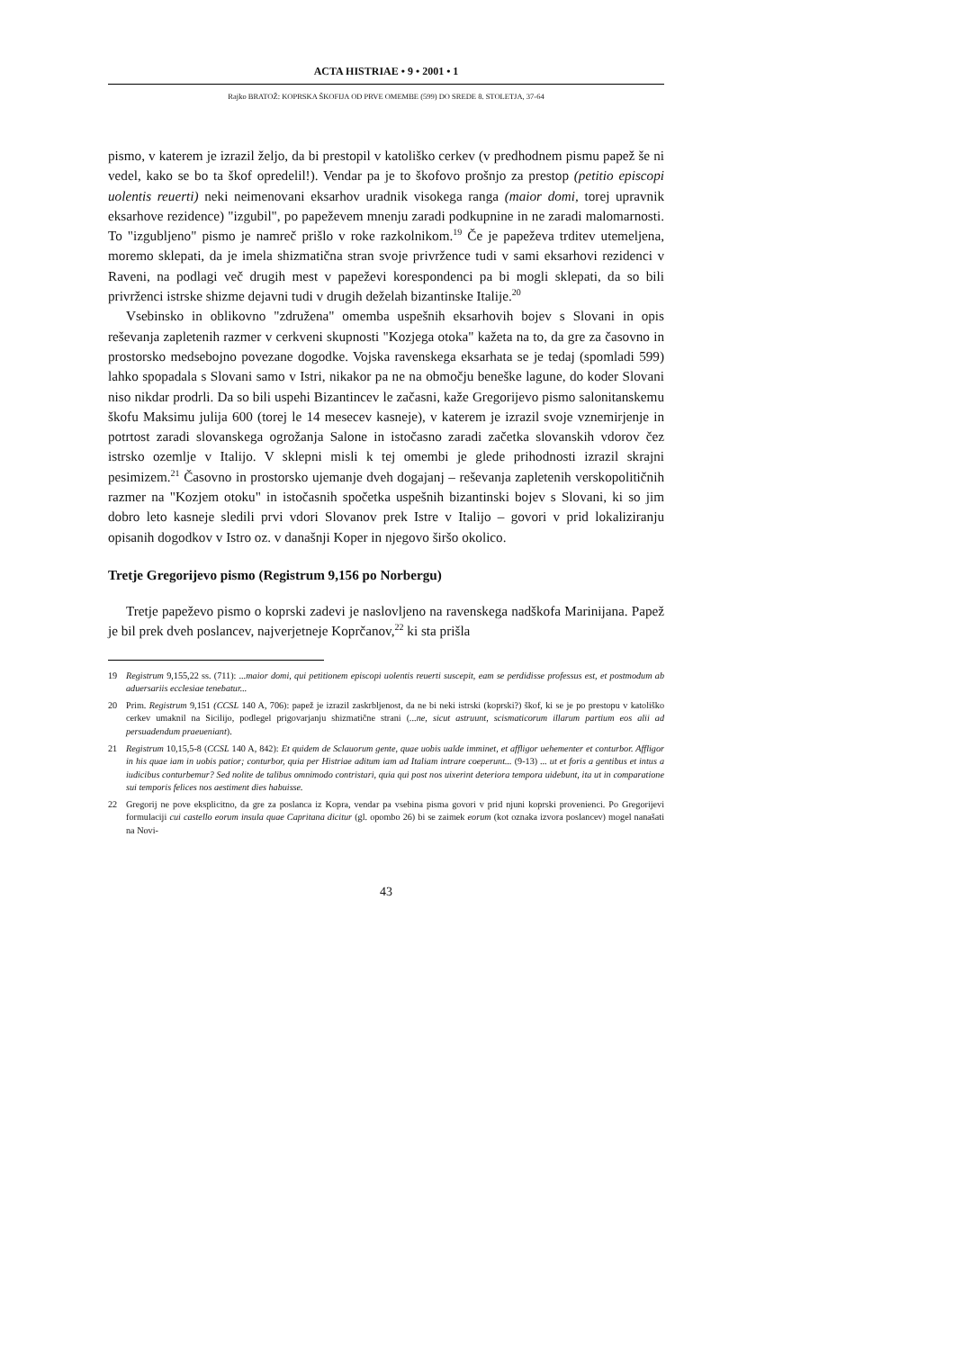ACTA HISTRIAE • 9 • 2001 • 1
Rajko BRATOŽ: KOPRSKA ŠKOFIJA OD PRVE OMEMBE (599) DO SREDE 8. STOLETJA, 37-64
pismo, v katerem je izrazil željo, da bi prestopil v katoliško cerkev (v predhodnem pismu papež še ni vedel, kako se bo ta škof opredelil!). Vendar pa je to škofovo prošnjo za prestop (petitio episcopi uolentis reuerti) neki neimenovani eksarhov uradnik visokega ranga (maior domi, torej upravnik eksarhove rezidence) "izgubil", po papeževem mnenju zaradi podkupnine in ne zaradi malomarnosti. To "izgubljeno" pismo je namreč prišlo v roke razkolnikom.<sup>19</sup> Če je papeževa trditev utemeljena, moremo sklepati, da je imela shizmatična stran svoje privržence tudi v sami eksarhovi rezidenci v Raveni, na podlagi več drugih mest v papeževi korespondenci pa bi mogli sklepati, da so bili privrženci istrske shizme dejavni tudi v drugih deželah bizantinske Italije.<sup>20</sup>
Vsebinsko in oblikovno "združena" omemba uspešnih eksarhovih bojev s Slovani in opis reševanja zapletenih razmer v cerkveni skupnosti "Kozjega otoka" kažeta na to, da gre za časovno in prostorsko medsebojno povezane dogodke. Vojska ravenskega eksarhata se je tedaj (spomladi 599) lahko spopadala s Slovani samo v Istri, nikakor pa ne na območju beneške lagune, do koder Slovani niso nikdar prodrli. Da so bili uspehi Bizantincev le začasni, kaže Gregorijevo pismo salonitanskemu škofu Maksimu julija 600 (torej le 14 mesecev kasneje), v katerem je izrazil svoje vznemirjenje in potrtost zaradi slovanskega ogrožanja Salone in istočasno zaradi začetka slovanskih vdorov čez istrsko ozemlje v Italijo. V sklepni misli k tej omembi je glede prihodnosti izrazil skrajni pesimizem.<sup>21</sup> Časovno in prostorsko ujemanje dveh dogajanj – reševanja zapletenih verskopolitičnih razmer na "Kozjem otoku" in istočasnih spočetka uspešnih bizantinski bojev s Slovani, ki so jim dobro leto kasneje sledili prvi vdori Slovanov prek Istre v Italijo – govori v prid lokaliziranju opisanih dogodkov v Istro oz. v današnji Koper in njegovo širšo okolico.
Tretje Gregorijevo pismo (Registrum 9,156 po Norbergu)
Tretje papeževo pismo o koprski zadevi je naslovljeno na ravenskega nadškofa Marinijana. Papež je bil prek dveh poslancev, najverjetneje Koprčanov,<sup>22</sup> ki sta prišla
19 Registrum 9,155,22 ss. (711): ...maior domi, qui petitionem episcopi uolentis reuerti suscepit, eam se perdidisse professus est, et postmodum ab aduersariis ecclesiae tenebatur...
20 Prim. Registrum 9,151 (CCSL 140 A, 706): papež je izrazil zaskrbljenost, da ne bi neki istrski (koprski?) škof, ki se je po prestopu v katoliško cerkev umaknil na Sicilijo, podlegel prigovarjanju shizmatične strani (...ne, sicut astruunt, scismaticorum illarum partium eos alii ad persuadendum praeueniant).
21 Registrum 10,15,5-8 (CCSL 140 A, 842): Et quidem de Sclauorum gente, quae uobis ualde imminet, et affligor uehementer et conturbor. Affligor in his quae iam in uobis patior; conturbor, quia per Histriae aditum iam ad Italiam intrare coeperunt... (9-13) ... ut et foris a gentibus et intus a iudicibus conturbemur? Sed nolite de talibus omnimodo contristari, quia qui post nos uixerint deteriora tempora uidebunt, ita ut in comparatione sui temporis felices nos aestiment dies habuisse.
22 Gregorij ne pove eksplicitno, da gre za poslanca iz Kopra, vendar pa vsebina pisma govori v prid njuni koprski provenienci. Po Gregorijevi formulaciji cui castello eorum insula quae Capritana dicitur (gl. opombo 26) bi se zaimek eorum (kot oznaka izvora poslancev) mogel nanašati na Novi-
43